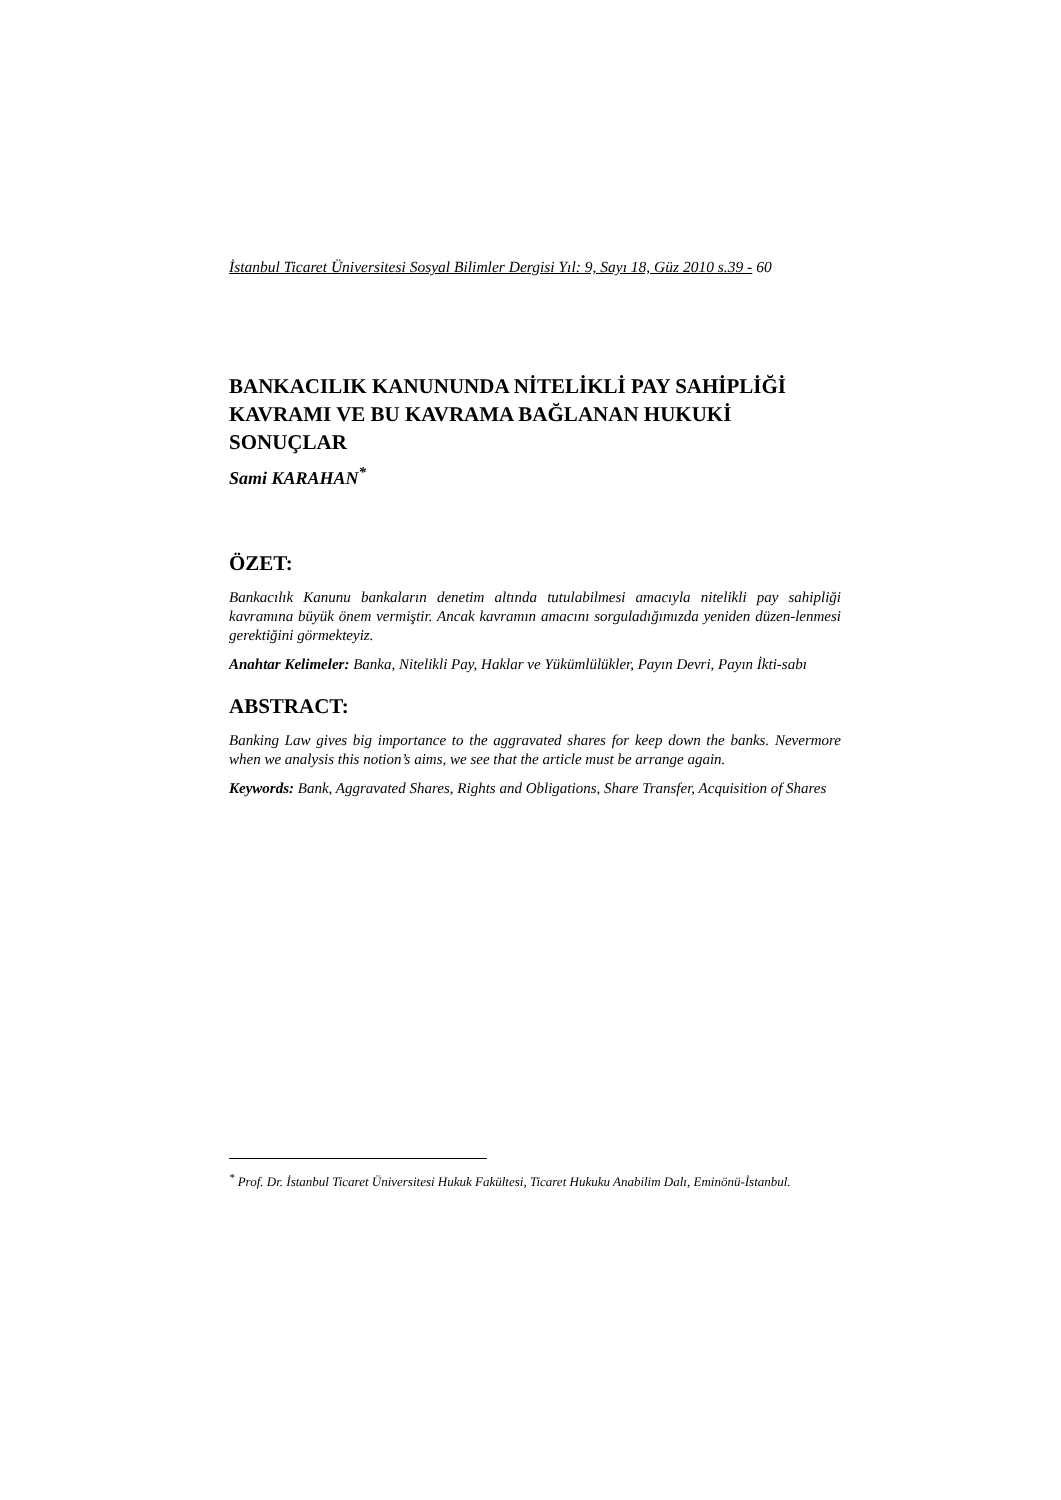İstanbul Ticaret Üniversitesi Sosyal Bilimler Dergisi Yıl: 9, Sayı 18, Güz 2010 s.39 - 60
BANKACILIK KANUNUNDA NİTELİKLİ PAY SAHİPLİĞİ KAVRAMI VE BU KAVRAMA BAĞLANAN HUKUKİ SONUÇLAR
Sami KARAHAN<sup>*</sup>
ÖZET:
Bankacılık Kanunu bankaların denetim altında tutulabilmesi amacıyla nitelikli pay sahipliği kavramına büyük önem vermiştir. Ancak kavramın amacını sorguladığımızda yeniden düzen-lenmesi gerektiğini görmekteyiz.
Anahtar Kelimeler: Banka, Nitelikli Pay, Haklar ve Yükümlülükler, Payın Devri, Payın İkti-sabı
ABSTRACT:
Banking Law gives big importance to the aggravated shares for keep down the banks. Nevermore when we analysis this notion’s aims, we see that the article must be arrange again.
Keywords: Bank, Aggravated Shares, Rights and Obligations, Share Transfer, Acquisition of Shares
<sup>*</sup> Prof. Dr. İstanbul Ticaret Üniversitesi Hukuk Fakültesi, Ticaret Hukuku Anabilim Dalı, Eminönü-İstanbul.